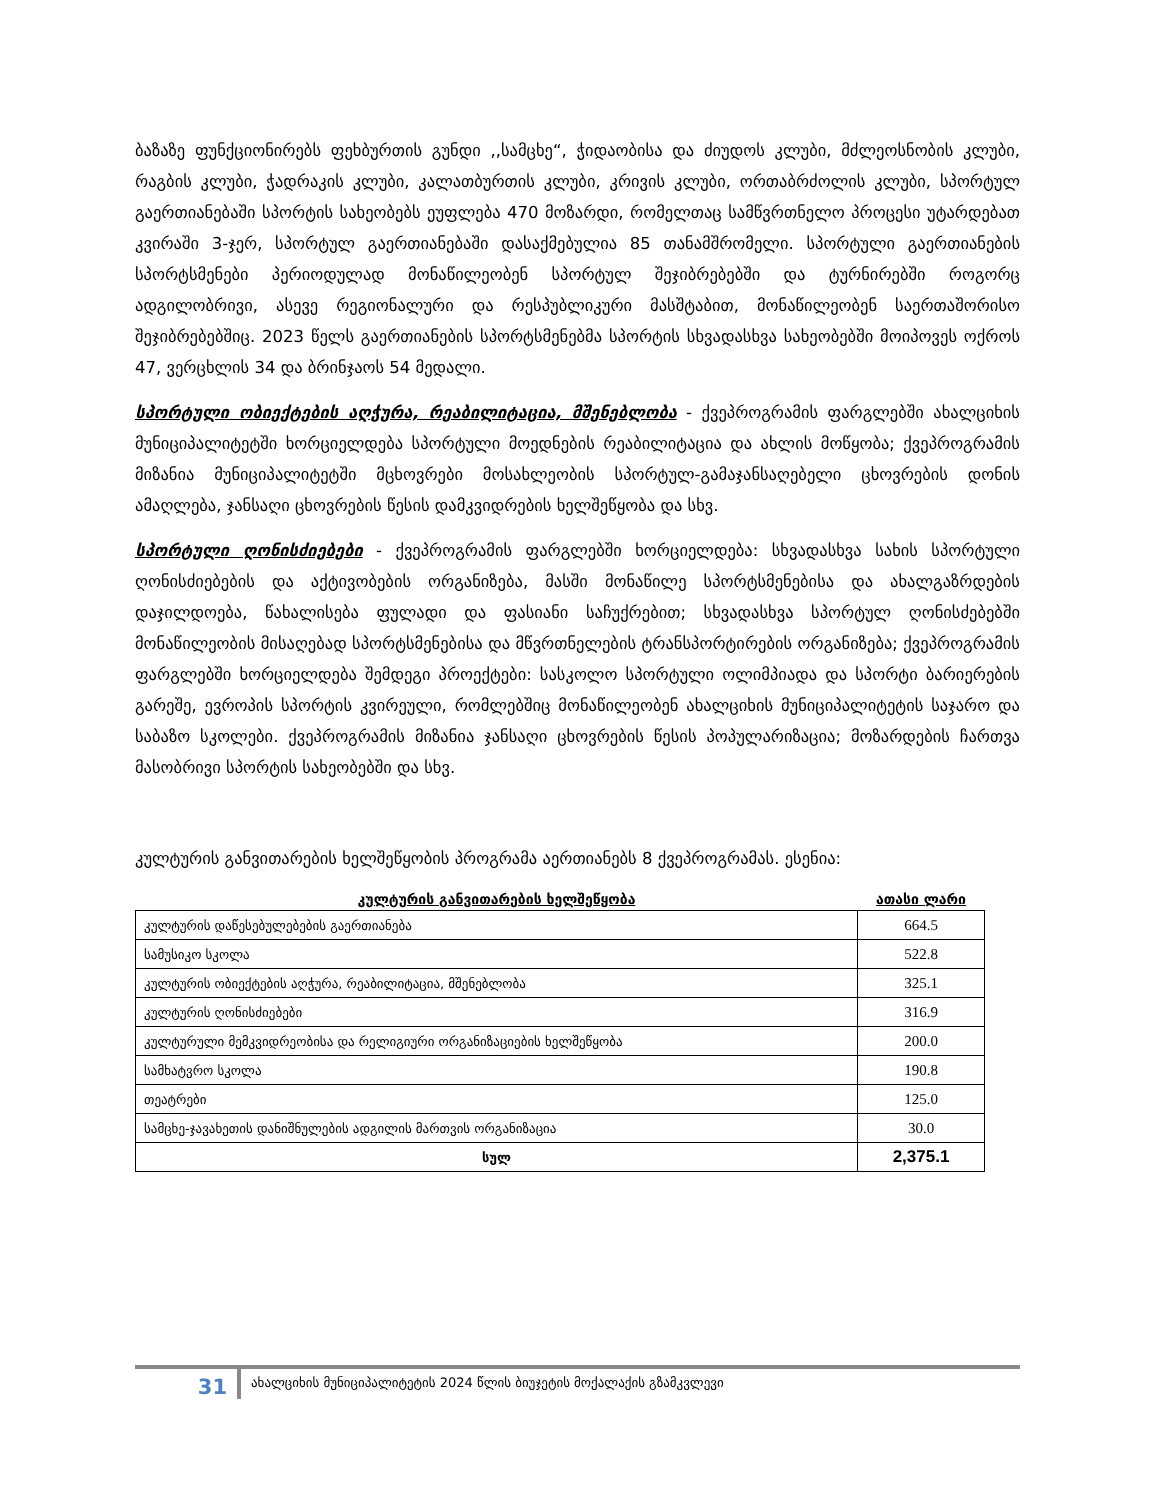ბაზაზე ფუნქციონირებს ფეხბურთის გუნდი ,,სამცხე“, ჭიდაობისა და ძიუდოს კლუბი, მძლეოსნობის კლუბი, რაგბის კლუბი, ჭადრაკის კლუბი, კალათბურთის კლუბი, კრივის კლუბი, ორთაბრძოლის კლუბი, სპორტულ გაერთიანებაში სპორტის სახეობებს ეუფლება 470 მოზარდი, რომელთაც სამწვრთნელო პროცესი უტარდებათ კვირაში 3-ჯერ, სპორტულ გაერთიანებაში დასაქმებულია 85 თანამშრომელი. სპორტული გაერთიანების სპორტსმენები პერიოდულად მონაწილეობენ სპორტულ შეჯიბრებებში და ტურნირებში როგორც ადგილობრივი, ასევე რეგიონალური და რესპუბლიკური მასშტაბით, მონაწილეობენ საერთაშორისო შეჯიბრებებშიც. 2023 წელს გაერთიანების სპორტსმენებმა სპორტის სხვადასხვა სახეობებში მოიპოვეს ოქროს 47, ვერცხლის 34 და ბრინჯაოს 54 მედალი.
სპორტული ობიექტების აღჭურა, რეაბილიტაცია, მშენებლობა - ქვეპროგრამის ფარგლებში ახალციხის მუნიციპალიტეტში ხორციელდება სპორტული მოედნების რეაბილიტაცია და ახლის მოწყობა; ქვეპროგრამის მიზანია მუნიციპალიტეტში მცხოვრები მოსახლეობის სპორტულ-გამაჯანსაღებელი ცხოვრების დონის ამაღლება, ჯანსაღი ცხოვრების წესის დამკვიდრების ხელშეწყობა და სხვ.
სპორტული ღონისძიებები - ქვეპროგრამის ფარგლებში ხორციელდება: სხვადასხვა სახის სპორტული ღონისძიებების და აქტივობების ორგანიზება, მასში მონაწილე სპორტსმენებისა და ახალგაზრდების დაჯილდოება, წახალისება ფულადი და ფასიანი საჩუქრებით; სხვადასხვა სპორტულ ღონისძებებში მონაწილეობის მისაღებად სპორტსმენებისა და მწვრთნელების ტრანსპორტირების ორგანიზება; ქვეპროგრამის ფარგლებში ხორციელდება შემდეგი პროექტები: სასკოლო სპორტული ოლიმპიადა და სპორტი ბარიერების გარეშე, ევროპის სპორტის კვირეული, რომლებშიც მონაწილეობენ ახალციხის მუნიციპალიტეტის საჯარო და საბაზო სკოლები. ქვეპროგრამის მიზანია ჯანსაღი ცხოვრების წესის პოპულარიზაცია; მოზარდების ჩართვა მასობრივი სპორტის სახეობებში და სხვ.
კულტურის განვითარების ხელშეწყობის პროგრამა აერთიანებს 8 ქვეპროგრამას. ესენია:
| კულტურის განვითარების ხელშეწყობა | ათასი ლარი |
| კულტურის დაწესებულებების გაერთიანება | 664.5 |
| სამუსიკო სკოლა | 522.8 |
| კულტურის ობიექტების აღჭურა, რეაბილიტაცია, მშენებლობა | 325.1 |
| კულტურის ღონისძიებები | 316.9 |
| კულტურული მემკვიდრეობისა და რელიგიური ორგანიზაციების ხელშეწყობა | 200.0 |
| სამხატვრო სკოლა | 190.8 |
| თეატრები | 125.0 |
| სამცხე-ჯავახეთის დანიშნულების ადგილის მართვის ორგანიზაცია | 30.0 |
| სულ | 2,375.1 |
31
ახალციხის მუნიციპალიტეტის 2024 წლის ბიუჯეტის მოქალაქის გზამკვლევი